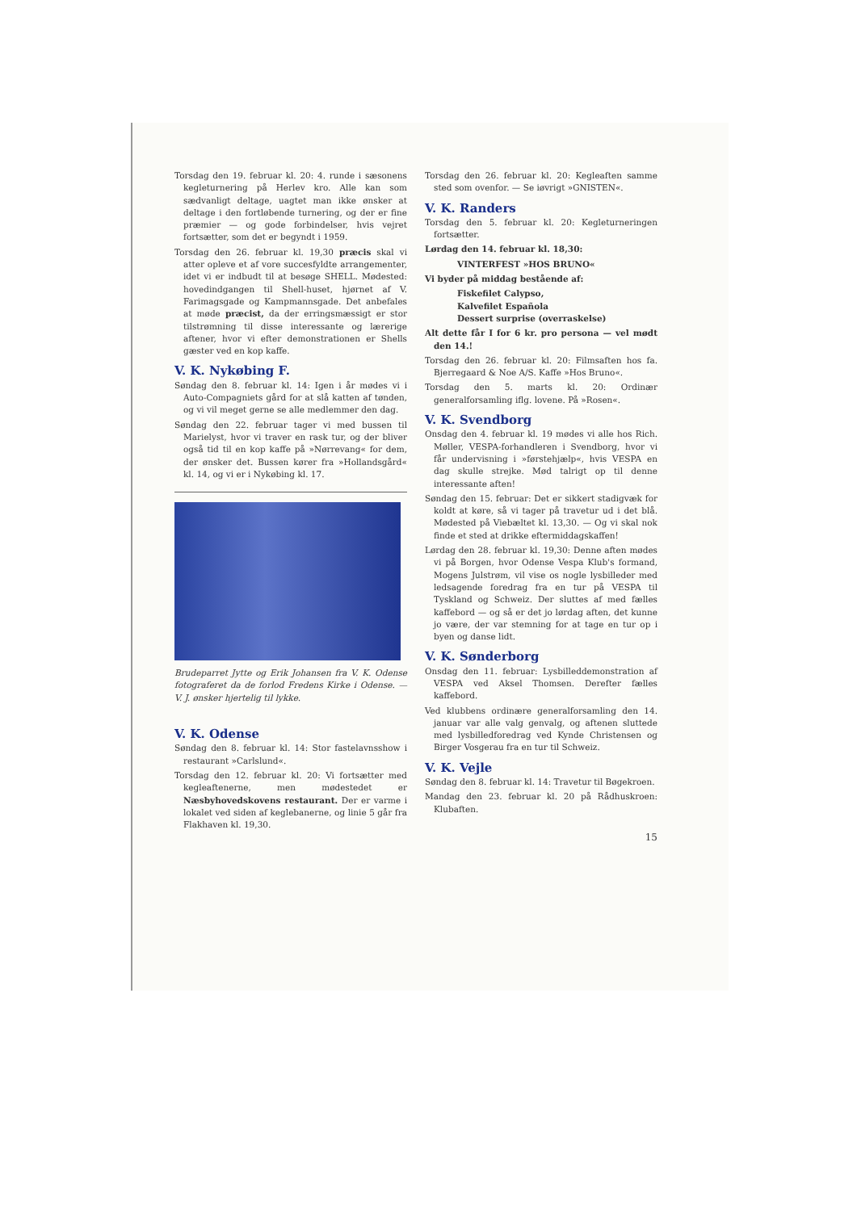Torsdag den 19. februar kl. 20: 4. runde i sæsonens kegleturnering på Herlev kro. Alle kan som sædvanligt deltage, uagtet man ikke ønsker at deltage i den fortløbende turnering, og der er fine præmier — og gode forbindelser, hvis vejret fortsætter, som det er begyndt i 1959.
Torsdag den 26. februar kl. 19,30 præcis skal vi atter opleve et af vore succesfyldte arrangementer, idet vi er indbudt til at besøge SHELL. Mødested: hovedindgangen til Shell-huset, hjørnet af V. Farimagsgade og Kampmannsgade. Det anbefales at møde præcist, da der erringsmæssigt er stor tilstrømning til disse interessante og lærerige aftener, hvor vi efter demonstrationen er Shells gæster ved en kop kaffe.
V. K. Nykøbing F.
Søndag den 8. februar kl. 14: Igen i år mødes vi i Auto-Compagniets gård for at slå katten af tønden, og vi vil meget gerne se alle medlemmer den dag.
Søndag den 22. februar tager vi med bussen til Marielyst, hvor vi traver en rask tur, og der bliver også tid til en kop kaffe på »Nørrevang« for dem, der ønsker det. Bussen kører fra »Hollandsgård« kl. 14, og vi er i Nykøbing kl. 17.
Brudeparret Jytte og Erik Johansen fra V. K. Odense fotograferet da de forlod Fredens Kirke i Odense. — V. J. ønsker hjertelig til lykke.
V. K. Odense
Søndag den 8. februar kl. 14: Stor fastelavnsshow i restaurant »Carlslund«.
Torsdag den 12. februar kl. 20: Vi fortsætter med kegleaftenerne, men mødestedet er Næsbyhovedskovens restaurant. Der er varme i lokalet ved siden af keglebanerne, og linie 5 går fra Flakhaven kl. 19,30.
Torsdag den 26. februar kl. 20: Kegleaften samme sted som ovenfor. — Se iøvrigt »GNISTEN«.
V. K. Randers
Torsdag den 5. februar kl. 20: Kegleturneringen fortsætter.
Lørdag den 14. februar kl. 18,30:
VINTERFEST »HOS BRUNO«
Vi byder på middag bestående af:
Fiskefilet Calypso,
Kalvefilet Española
Dessert surprise (overraskelse)
Alt dette får I for 6 kr. pro persona — vel mødt den 14.!
Torsdag den 26. februar kl. 20: Filmsaften hos fa. Bjerregaard & Noe A/S. Kaffe »Hos Bruno«.
Torsdag den 5. marts kl. 20: Ordinær generalforsamling iflg. lovene. På »Rosen«.
V. K. Svendborg
Onsdag den 4. februar kl. 19 mødes vi alle hos Rich. Møller, VESPA-forhandleren i Svendborg, hvor vi får undervisning i »førstehjælp«, hvis VESPA en dag skulle strejke. Mød talrigt op til denne interessante aften!
Søndag den 15. februar: Det er sikkert stadigvæk for koldt at køre, så vi tager på travetur ud i det blå. Mødested på Viebæltet kl. 13,30. — Og vi skal nok finde et sted at drikke eftermiddagskaffen!
Lørdag den 28. februar kl. 19,30: Denne aften mødes vi på Borgen, hvor Odense Vespa Klub's formand, Mogens Julstrøm, vil vise os nogle lysbilleder med ledsagende foredrag fra en tur på VESPA til Tyskland og Schweiz. Der sluttes af med fælles kaffebord — og så er det jo lørdag aften, det kunne jo være, der var stemning for at tage en tur op i byen og danse lidt.
V. K. Sønderborg
Onsdag den 11. februar: Lysbilleddemonstration af VESPA ved Aksel Thomsen. Derefter fælles kaffebord.
Ved klubbens ordinære generalforsamling den 14. januar var alle valg genvalg, og aftenen sluttede med lysbilledforedrag ved Kynde Christensen og Birger Vosgerau fra en tur til Schweiz.
V. K. Vejle
Søndag den 8. februar kl. 14: Travetur til Bøgekroen.
Mandag den 23. februar kl. 20 på Rådhuskroen: Klubaften.
15